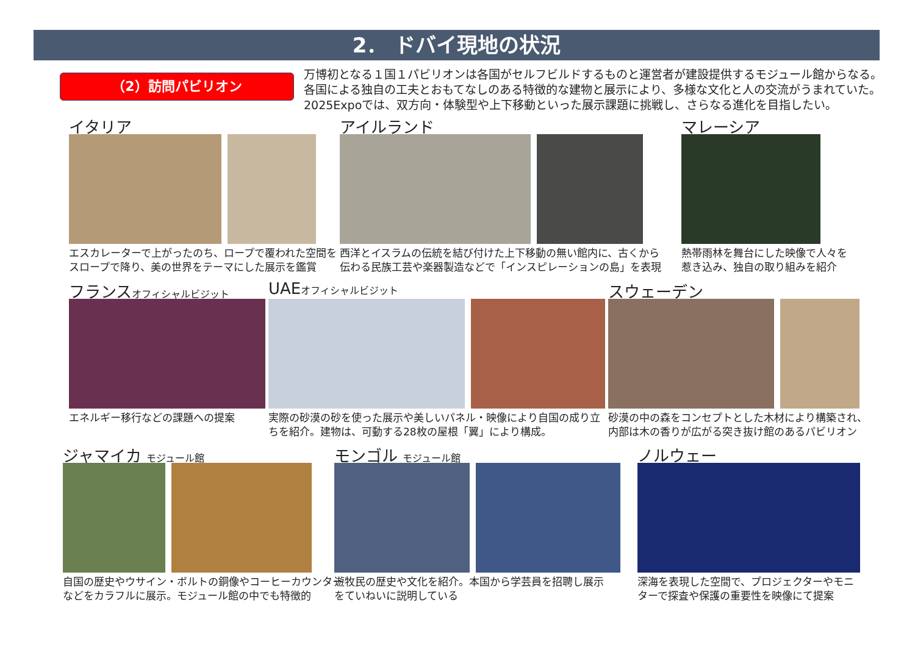2． ドバイ現地の状況
（2）訪問パビリオン
万博初となる１国１パビリオンは各国がセルフビルドするものと運営者が建設提供するモジュール館からなる。
各国による独自の工夫とおもてなしのある特徴的な建物と展示により、多様な文化と人の交流がうまれていた。
2025Expoでは、双方向・体験型や上下移動といった展示課題に挑戦し、さらなる進化を目指したい。
イタリア
エスカレーターで上がったのち、ロープで覆われた空間を
スロープで降り、美の世界をテーマにした展示を鑑賞
アイルランド
西洋とイスラムの伝統を結び付けた上下移動の無い館内に、古くから
伝わる民族工芸や楽器製造などで「インスピレーションの島」を表現
マレーシア
熱帯雨林を舞台にした映像で人々を
惹き込み、独自の取り組みを紹介
フランスオフィシャルビジット
エネルギー移行などの課題への提案
UAEオフィシャルビジット
実際の砂漠の砂を使った展示や美しいパネル・映像により自国の成り立
ちを紹介。建物は、可動する28枚の屋根「翼」により構成。
スウェーデン
砂漠の中の森をコンセプトとした木材により構築され、
内部は木の香りが広がる突き抜け館のあるパビリオン
ジャマイカ モジュール館
自国の歴史やウサイン・ボルトの銅像やコーヒーカウンター
などをカラフルに展示。モジュール館の中でも特徴的
モンゴル モジュール館
遊牧民の歴史や文化を紹介。本国から学芸員を招聘し展示
をていねいに説明している
ノルウェー
深海を表現した空間で、プロジェクターやモニ
ターで探査や保護の重要性を映像にて提案